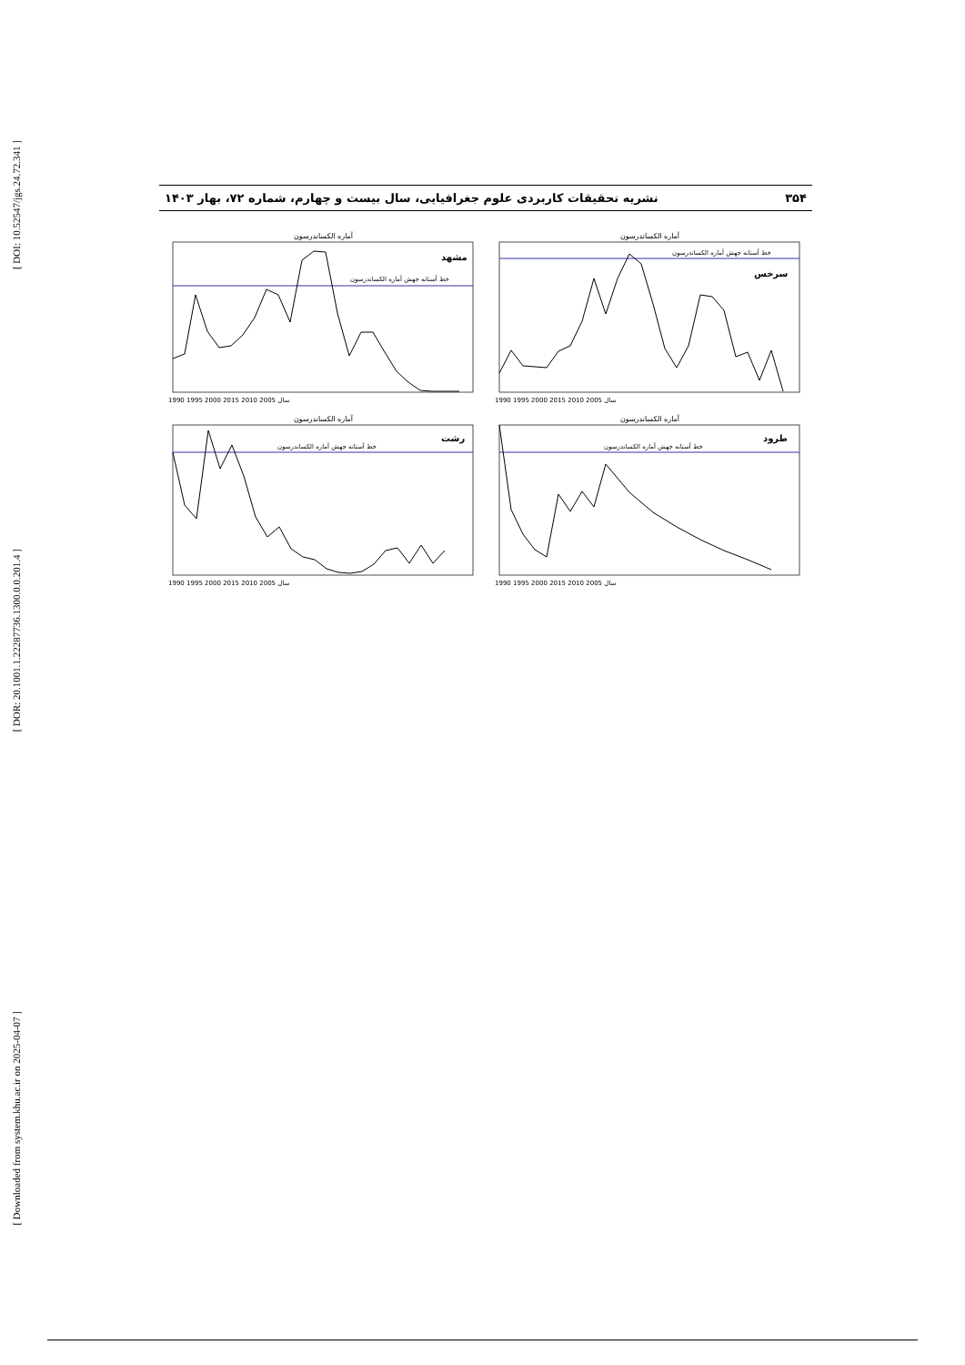[ DOI: 10.52547/jgs.24.72.341 ]
[ DOR: 20.1001.1.22287736.1300.0.0.201.4 ]
[ Downloaded from system.khu.ac.ir on 2025-04-07 ]
۳۵۴ نشریه تحقیقات کاربردی علوم جغرافیایی، سال بیست و چهارم، شماره ۷۲، بهار ۱۴۰۳
آماره الکساندرسون
مشهد
خط آستانه جهش آماره الکساندرسون
1990 1995 2000 سال 2005 2010 2015
آماره الکساندرسون
سرخس
خط آستانه جهش آماره الکساندرسون
1990 1995 2000 سال 2005 2010 2015
آماره الکساندرسون
رشت
خط آستانه جهش آماره الکساندرسون
1990 1995 2000 سال 2005 2010 2015
آماره الکساندرسون
طرود
خط آستانه جهش آماره الکساندرسون
1990 1995 2000 سال 2005 2010 2015